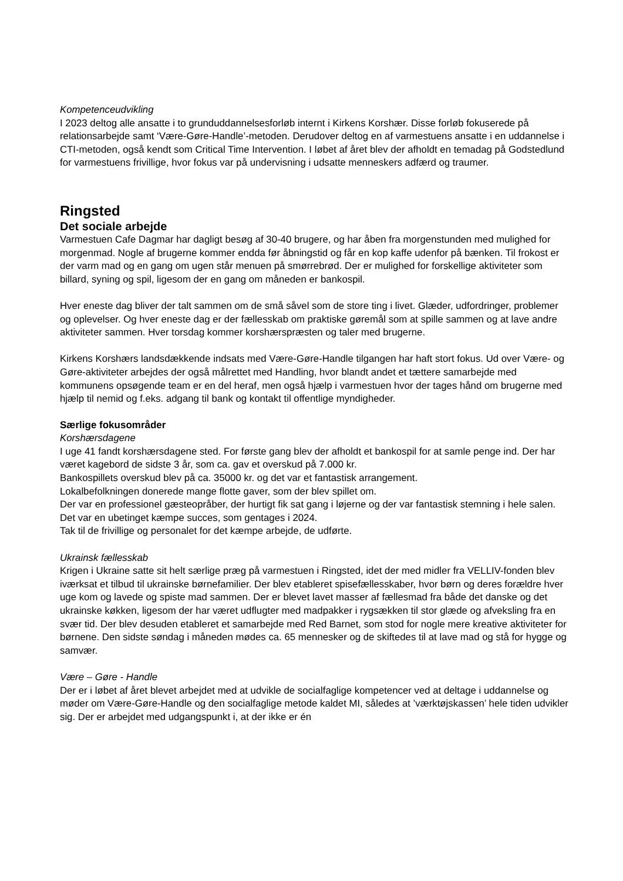Kompetenceudvikling
I 2023 deltog alle ansatte i to grunduddannelsesforløb internt i Kirkens Korshær. Disse forløb fokuserede på relationsarbejde samt ‘Være-Gøre-Handle’-metoden. Derudover deltog en af varmestuens ansatte i en uddannelse i CTI-metoden, også kendt som Critical Time Intervention. I løbet af året blev der afholdt en temadag på Godstedlund for varmestuens frivillige, hvor fokus var på undervisning i udsatte menneskers adfærd og traumer.
Ringsted
Det sociale arbejde
Varmestuen Cafe Dagmar har dagligt besøg af 30-40 brugere, og har åben fra morgenstunden med mulighed for morgenmad. Nogle af brugerne kommer endda før åbningstid og får en kop kaffe udenfor på bænken. Til frokost er der varm mad og en gang om ugen står menuen på smørrebrød. Der er mulighed for forskellige aktiviteter som billard, syning og spil, ligesom der en gang om måneden er bankospil.
Hver eneste dag bliver der talt sammen om de små såvel som de store ting i livet. Glæder, udfordringer, problemer og oplevelser. Og hver eneste dag er der fællesskab om praktiske gøremål som at spille sammen og at lave andre aktiviteter sammen. Hver torsdag kommer korshærspræsten og taler med brugerne.
Kirkens Korshærs landsdækkende indsats med Være-Gøre-Handle tilgangen har haft stort fokus. Ud over Være- og Gøre-aktiviteter arbejdes der også målrettet med Handling, hvor blandt andet et tættere samarbejde med kommunens opsøgende team er en del heraf, men også hjælp i varmestuen hvor der tages hånd om brugerne med hjælp til nemid og f.eks. adgang til bank og kontakt til offentlige myndigheder.
Særlige fokusområder
Korshærsdagene
I uge 41 fandt korshærsdagene sted. For første gang blev der afholdt et bankospil for at samle penge ind. Der har været kagebord de sidste 3 år, som ca. gav et overskud på 7.000 kr.
Bankospillets overskud blev på ca. 35000 kr. og det var et fantastisk arrangement.
Lokalbefolkningen donerede mange flotte gaver, som der blev spillet om.
Der var en professionel gæsteopråber, der hurtigt fik sat gang i løjerne og der var fantastisk stemning i hele salen. Det var en ubetinget kæmpe succes, som gentages i 2024.
Tak til de frivillige og personalet for det kæmpe arbejde, de udførte.
Ukrainsk fællesskab
Krigen i Ukraine satte sit helt særlige præg på varmestuen i Ringsted, idet der med midler fra VELLIV-fonden blev iværksat et tilbud til ukrainske børnefamilier. Der blev etableret spisefællesskaber, hvor børn og deres forældre hver uge kom og lavede og spiste mad sammen. Der er blevet lavet masser af fællesmad fra både det danske og det ukrainske køkken, ligesom der har været udflugter med madpakker i rygsækken til stor glæde og afveksling fra en svær tid. Der blev desuden etableret et samarbejde med Red Barnet, som stod for nogle mere kreative aktiviteter for børnene. Den sidste søndag i måneden mødes ca. 65 mennesker og de skiftedes til at lave mad og stå for hygge og samvær.
Være – Gøre - Handle
Der er i løbet af året blevet arbejdet med at udvikle de socialfaglige kompetencer ved at deltage i uddannelse og møder om Være-Gøre-Handle og den socialfaglige metode kaldet MI, således at ’værktøjskassen’ hele tiden udvikler sig. Der er arbejdet med udgangspunkt i, at der ikke er én